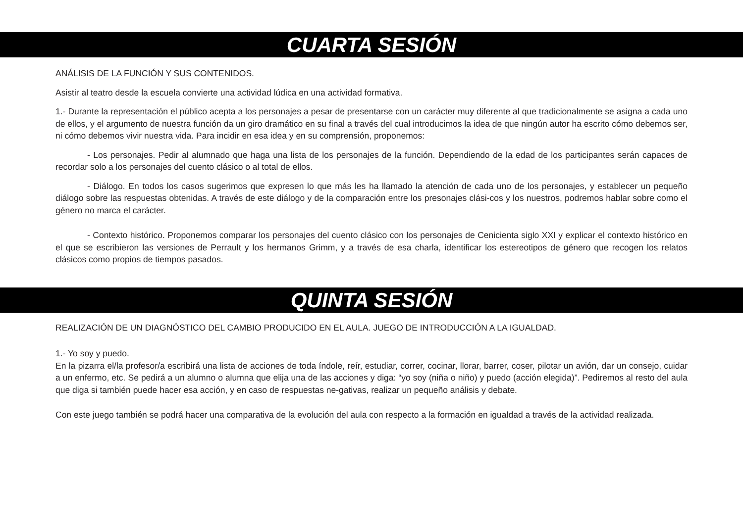CUARTA SESIÓN
ANÁLISIS DE LA FUNCIÓN Y SUS CONTENIDOS.
Asistir al teatro desde la escuela convierte una actividad lúdica en una actividad formativa.
1.- Durante la representación el público acepta a los personajes a pesar de presentarse con un carácter muy diferente al que tradicionalmente se asigna a cada uno de ellos, y el argumento de nuestra función da un giro dramático en su final a través del cual introducimos la idea de que ningún autor ha escrito cómo debemos ser, ni cómo debemos vivir nuestra vida. Para incidir en esa idea y en su comprensión, proponemos:
- Los personajes. Pedir al alumnado que haga una lista de los personajes de la función. Dependiendo de la edad de los participantes serán capaces de recordar solo a los personajes del cuento clásico o al total de ellos.
- Diálogo. En todos los casos sugerimos que expresen lo que más les ha llamado la atención de cada uno de los personajes, y establecer un pequeño diálogo sobre las respuestas obtenidas. A través de este diálogo y de la comparación entre los presonajes clási-cos y los nuestros, podremos hablar sobre como el género no marca el carácter.
- Contexto histórico. Proponemos comparar los personajes del cuento clásico con los personajes de Cenicienta siglo XXI y explicar el contexto histórico en el que se escribieron las versiones de Perrault y los hermanos Grimm, y a través de esa charla, identificar los estereotipos de género que recogen los relatos clásicos como propios de tiempos pasados.
QUINTA SESIÓN
REALIZACIÓN DE UN DIAGNÓSTICO DEL CAMBIO PRODUCIDO EN EL AULA. JUEGO DE INTRODUCCIÓN A LA IGUALDAD.
1.- Yo soy y puedo.
En la pizarra el/la profesor/a escribirá una lista de acciones de toda índole, reír, estudiar, correr, cocinar, llorar, barrer, coser, pilotar un avión, dar un consejo, cuidar a un enfermo, etc. Se pedirá a un alumno o alumna que elija una de las acciones y diga: “yo soy (niña o niño) y puedo (acción elegida)”. Pediremos al resto del aula que diga si también puede hacer esa acción, y en caso de respuestas ne-gativas, realizar un pequeño análisis y debate.
Con este juego también se podrá hacer una comparativa de la evolución del aula con respecto a la formación en igualdad a través de la actividad realizada.